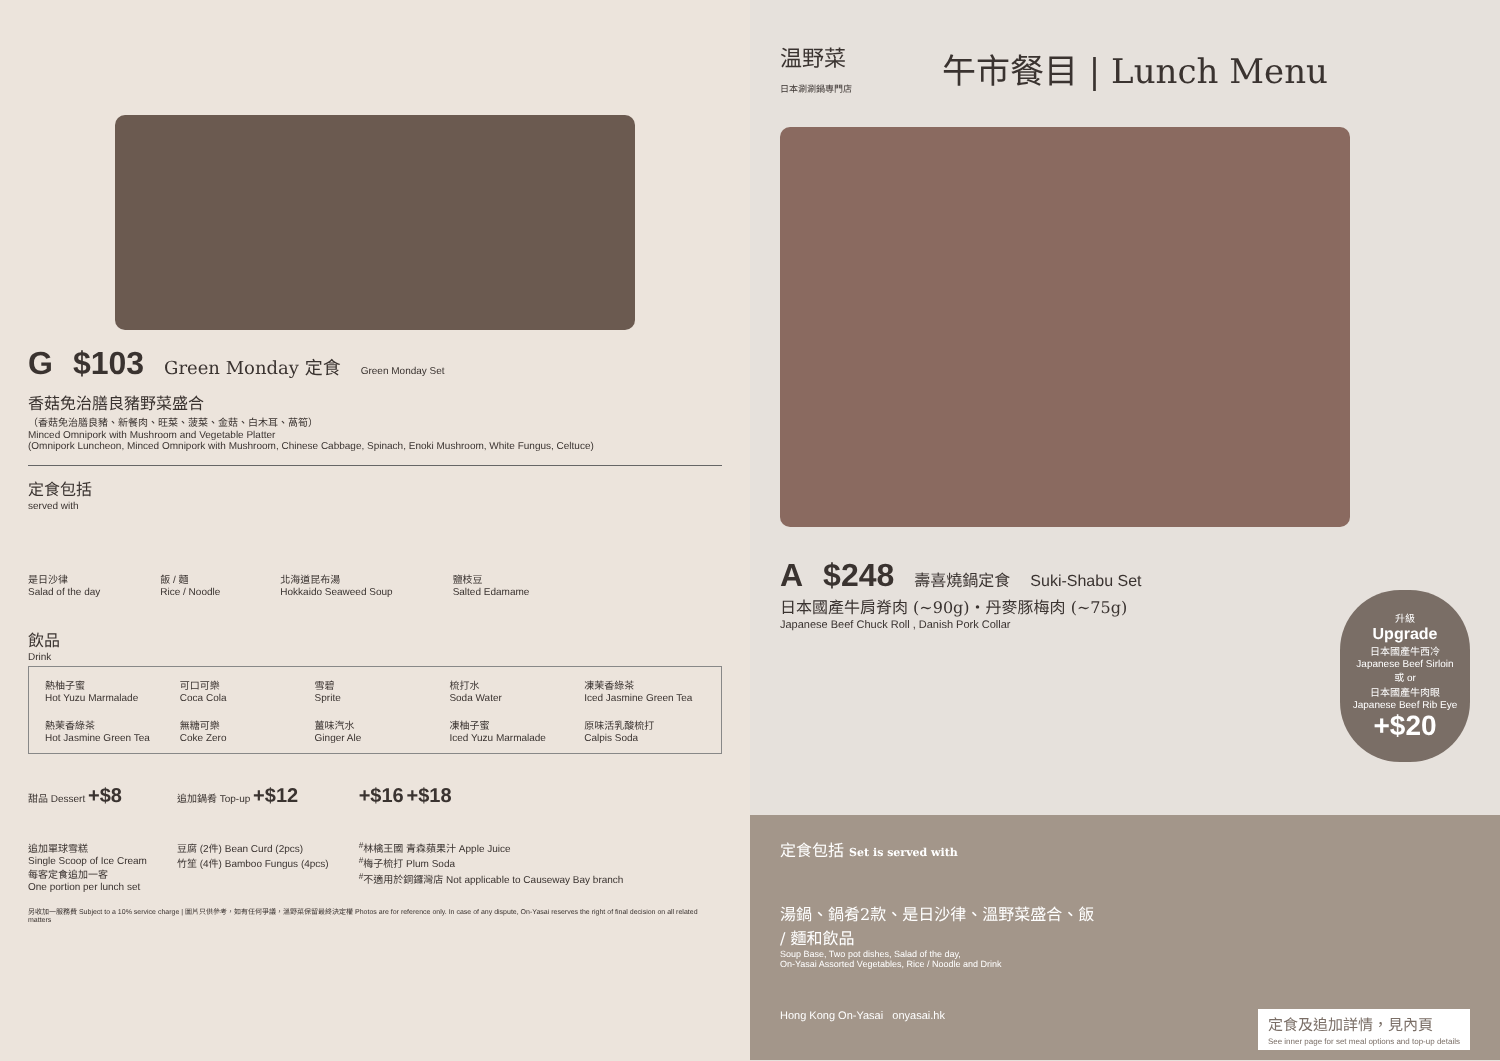G $103 Green Monday 定食 Green Monday Set
香菇免治膳良豬野菜盛合
（香菇免治膳良豬、新餐肉、旺菜、菠菜、金菇、白木耳、萵筍）
Minced Omnipork with Mushroom and Vegetable Platter
(Omnipork Luncheon, Minced Omnipork with Mushroom, Chinese Cabbage, Spinach, Enoki Mushroom, White Fungus, Celtuce)
定食包括
served with
是日沙律
Salad of the day
飯 / 麵
Rice / Noodle
北海道昆布湯
Hokkaido Seaweed Soup
鹽枝豆
Salted Edamame
飲品
Drink
熱柚子蜜
Hot Yuzu Marmalade
可口可樂
Coca Cola
雪碧
Sprite
梳打水
Soda Water
凍茉香綠茶
Iced Jasmine Green Tea
熱茉香綠茶
Hot Jasmine Green Tea
無糖可樂
Coke Zero
薑味汽水
Ginger Ale
凍柚子蜜
Iced Yuzu Marmalade
原味活乳酸梳打
Calpis Soda
甜品 Dessert +$8
追加單球雪糕
Single Scoop of Ice Cream
每客定食追加一客
One portion per lunch set
追加鍋肴 Top-up +$12
豆腐 (2件) Bean Curd (2pcs)
竹笙 (4件) Bamboo Fungus (4pcs)
+$16 +$18
<sup>#</sup> 林檎王國 青森蘋果汁 Apple Juice
<sup>#</sup> 梅子梳打 Plum Soda
<sup>#</sup> 不適用於銅鑼灣店 Not applicable to Causeway Bay branch
另收加一服務費 Subject to a 10% service charge | 圖片只供參考，如有任何爭議，溫野菜保留最終決定權 Photos are for reference only. In case of any dispute, On-Yasai reserves the right of final decision on all related matters
温野菜
日本涮涮鍋專門店
午市餐目 | Lunch Menu
A $248 壽喜燒鍋定食 Suki-Shabu Set
日本國產牛肩脊肉 (~90g)・丹麥豚梅肉 (~75g)
Japanese Beef Chuck Roll , Danish Pork Collar
升級
Upgrade
日本國產牛西冷
Japanese Beef Sirloin
或 or
日本國產牛肉眼
Japanese Beef Rib Eye
+$20
定食包括 Set is served with
湯鍋、鍋肴2款、是日沙律、溫野菜盛合、飯 / 麵和飲品
Soup Base, Two pot dishes, Salad of the day,
On-Yasai Assorted Vegetables, Rice / Noodle and Drink
Hong Kong On-Yasai onyasai.hk 定食及追加詳情，見內頁
See inner page for set meal options and top-up details